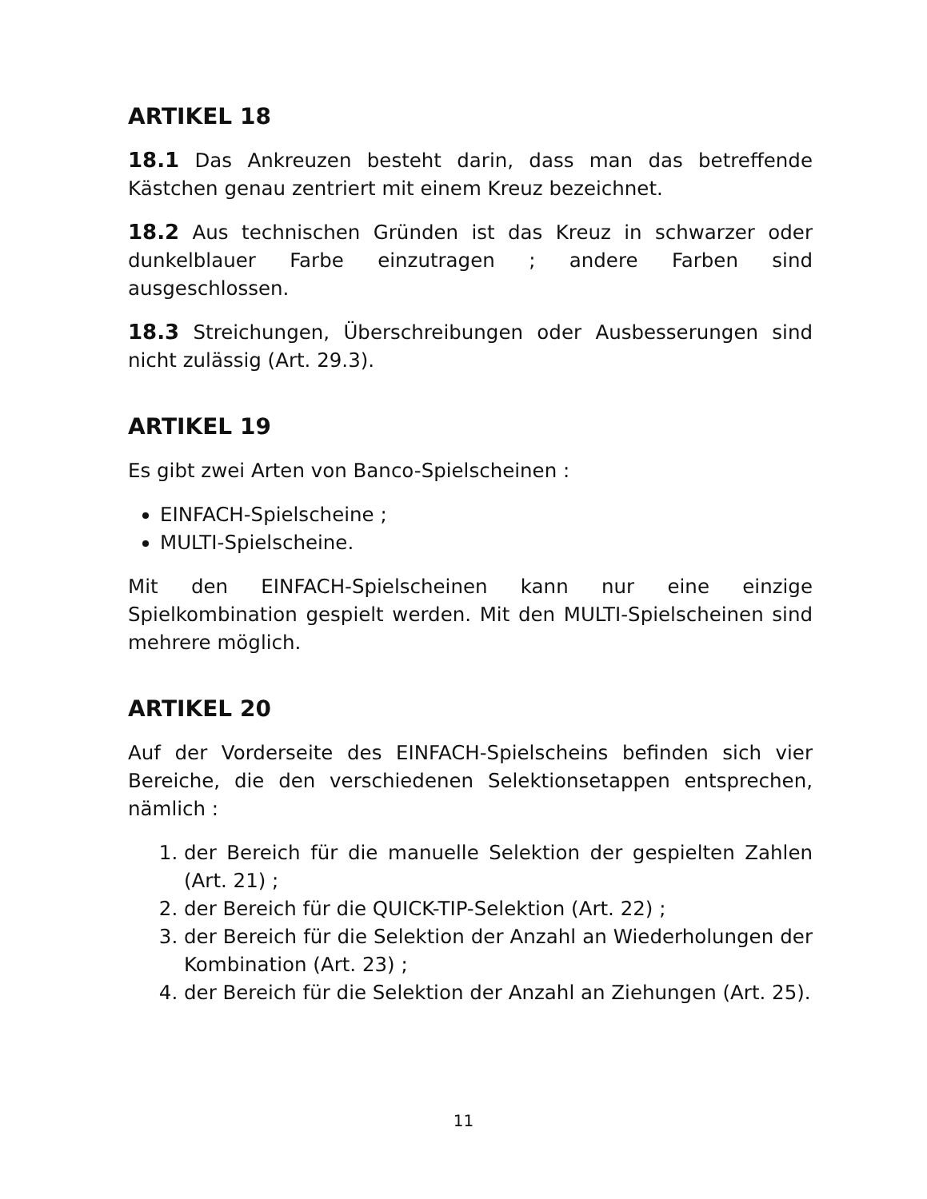ARTIKEL 18
18.1 Das Ankreuzen besteht darin, dass man das betreffende Kästchen genau zentriert mit einem Kreuz bezeichnet.
18.2 Aus technischen Gründen ist das Kreuz in schwarzer oder dunkelblauer Farbe einzutragen ; andere Farben sind ausgeschlossen.
18.3 Streichungen, Überschreibungen oder Ausbesserungen sind nicht zulässig (Art. 29.3).
ARTIKEL 19
Es gibt zwei Arten von Banco-Spielscheinen :
EINFACH-Spielscheine ;
MULTI-Spielscheine.
Mit den EINFACH-Spielscheinen kann nur eine einzige Spielkombination gespielt werden. Mit den MULTI-Spielscheinen sind mehrere möglich.
ARTIKEL 20
Auf der Vorderseite des EINFACH-Spielscheins befinden sich vier Bereiche, die den verschiedenen Selektionsetappen entsprechen, nämlich :
1. der Bereich für die manuelle Selektion der gespielten Zahlen (Art. 21) ;
2. der Bereich für die QUICK-TIP-Selektion (Art. 22) ;
3. der Bereich für die Selektion der Anzahl an Wiederholungen der Kombination (Art. 23) ;
4. der Bereich für die Selektion der Anzahl an Ziehungen (Art. 25).
11